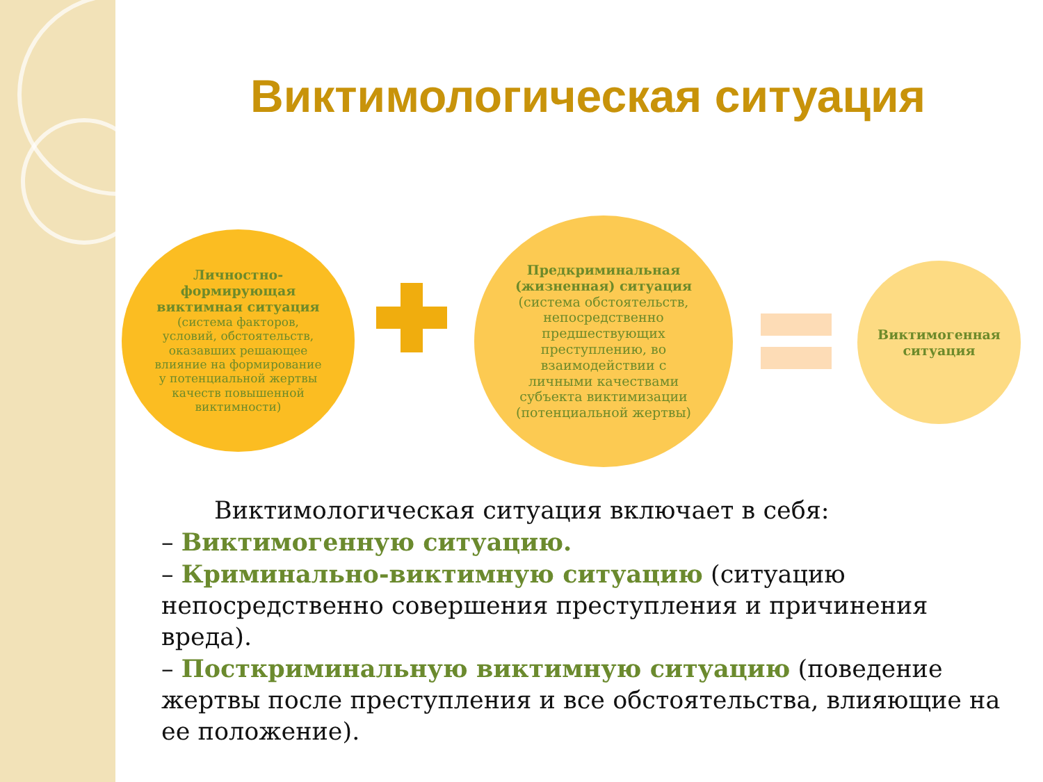Виктимологическая ситуация
Личностно-формирующая виктимная ситуация (система факторов, условий, обстоятельств, оказавших решающее влияние на формирование у потенциальной жертвы качеств повышенной виктимности)
Предкриминальная (жизненная) ситуация (система обстоятельств, непосредственно предшествующих преступлению, во взаимодействии с личными качествами субъекта виктимизации (потенциальной жертвы)
Виктимогенная ситуация
Виктимологическая ситуация включает в себя:
– Виктимогенную ситуацию.
– Криминально-виктимную ситуацию (ситуацию непосредственно совершения преступления и причинения вреда).
– Посткриминальную виктимную ситуацию (поведение жертвы после преступления и все обстоятельства, влияющие на ее положение).